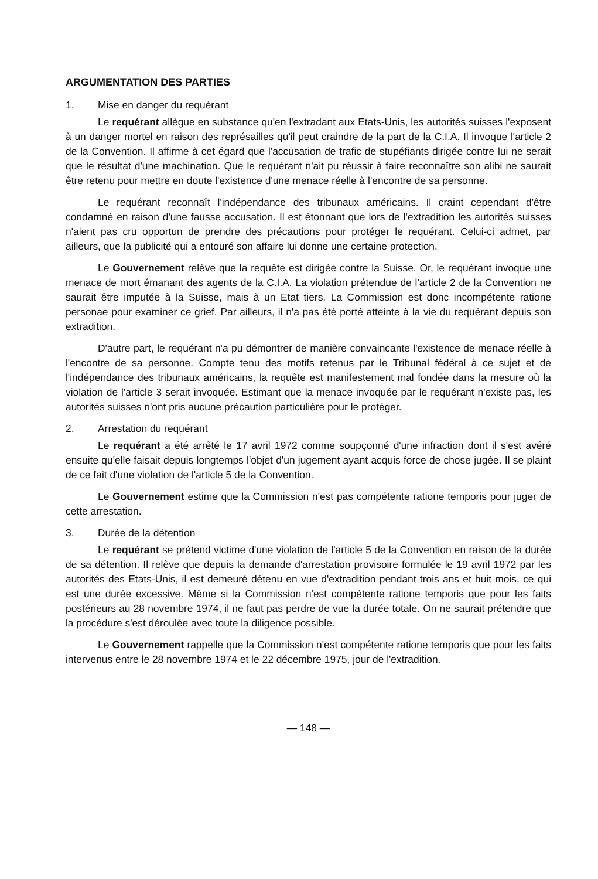ARGUMENTATION DES PARTIES
1. Mise en danger du requérant
Le requérant allègue en substance qu'en l'extradant aux Etats-Unis, les autorités suisses l'exposent à un danger mortel en raison des représailles qu'il peut craindre de la part de la C.I.A. Il invoque l'article 2 de la Convention. Il affirme à cet égard que l'accusation de trafic de stupéfiants dirigée contre lui ne serait que le résultat d'une machination. Que le requérant n'ait pu réussir à faire reconnaître son alibi ne saurait être retenu pour mettre en doute l'existence d'une menace réelle à l'encontre de sa personne.
Le requérant reconnaît l'indépendance des tribunaux américains. Il craint cependant d'être condamné en raison d'une fausse accusation. Il est étonnant que lors de l'extradition les autorités suisses n'aient pas cru opportun de prendre des précautions pour protéger le requérant. Celui-ci admet, par ailleurs, que la publicité qui a entouré son affaire lui donne une certaine protection.
Le Gouvernement relève que la requête est dirigée contre la Suisse. Or, le requérant invoque une menace de mort émanant des agents de la C.I.A. La violation prétendue de l'article 2 de la Convention ne saurait être imputée à la Suisse, mais à un Etat tiers. La Commission est donc incompétente ratione personae pour examiner ce grief. Par ailleurs, il n'a pas été porté atteinte à la vie du requérant depuis son extradition.
D'autre part, le requérant n'a pu démontrer de manière convaincante l'existence de menace réelle à l'encontre de sa personne. Compte tenu des motifs retenus par le Tribunal fédéral à ce sujet et de l'indépendance des tribunaux américains, la requête est manifestement mal fondée dans la mesure où la violation de l'article 3 serait invoquée. Estimant que la menace invoquée par le requérant n'existe pas, les autorités suisses n'ont pris aucune précaution particulière pour le protéger.
2. Arrestation du requérant
Le requérant a été arrêté le 17 avril 1972 comme soupçonné d'une infraction dont il s'est avéré ensuite qu'elle faisait depuis longtemps l'objet d'un jugement ayant acquis force de chose jugée. Il se plaint de ce fait d'une violation de l'article 5 de la Convention.
Le Gouvernement estime que la Commission n'est pas compétente ratione temporis pour juger de cette arrestation.
3. Durée de la détention
Le requérant se prétend victime d'une violation de l'article 5 de la Convention en raison de la durée de sa détention. Il relève que depuis la demande d'arrestation provisoire formulée le 19 avril 1972 par les autorités des Etats-Unis, il est demeuré détenu en vue d'extradition pendant trois ans et huit mois, ce qui est une durée excessive. Même si la Commission n'est compétente ratione temporis que pour les faits postérieurs au 28 novembre 1974, il ne faut pas perdre de vue la durée totale. On ne saurait prétendre que la procédure s'est déroulée avec toute la diligence possible.
Le Gouvernement rappelle que la Commission n'est compétente ratione temporis que pour les faits intervenus entre le 28 novembre 1974 et le 22 décembre 1975, jour de l'extradition.
— 148 —